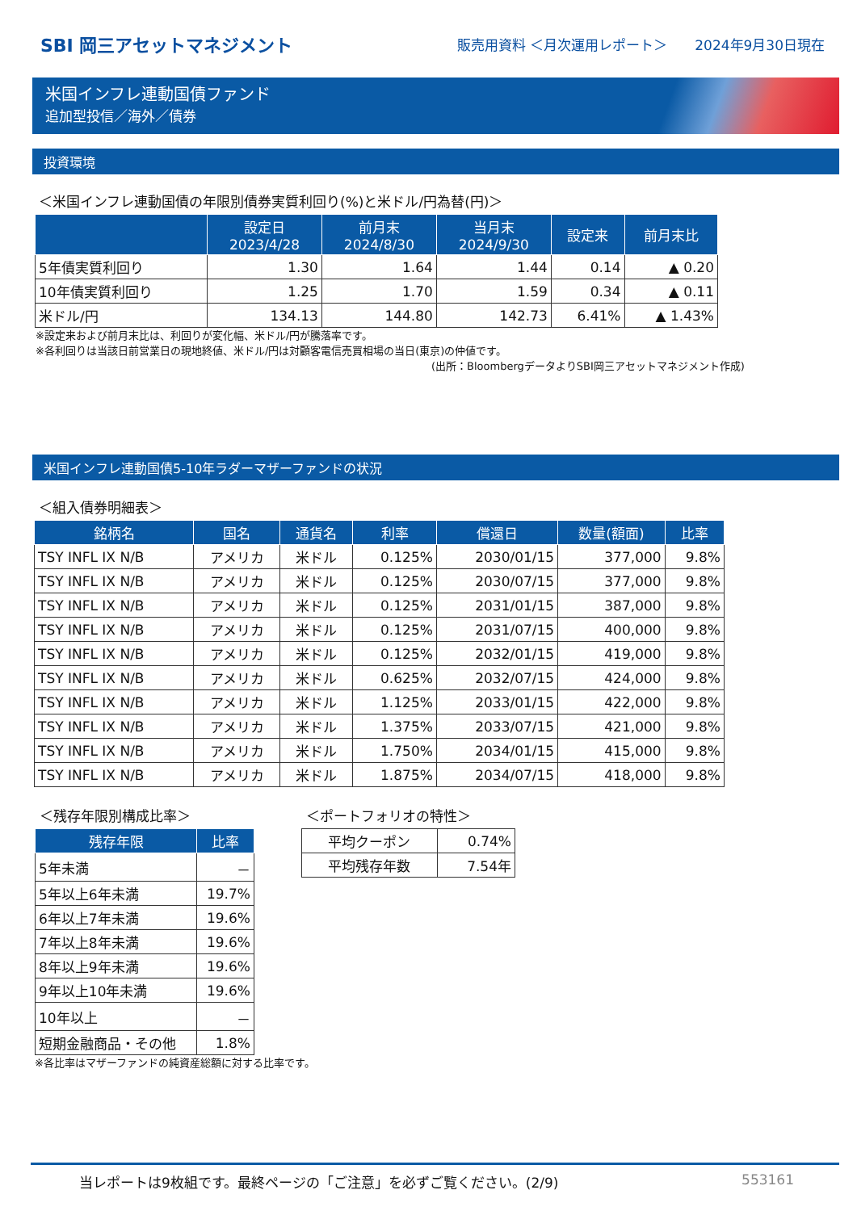SBI 岡三アセットマネジメント
販売用資料 ＜月次運用レポート＞　　2024年9月30日現在
米国インフレ連動国債ファンド
追加型投信／海外／債券
投資環境
＜米国インフレ連動国債の年限別債券実質利回り(%)と米ドル/円為替(円)＞
| | 設定日 2023/4/28 | 前月末 2024/8/30 | 当月末 2024/9/30 | 設定来 | 前月末比 |
| --- | --- | --- | --- | --- | --- |
| 5年債実質利回り | 1.30 | 1.64 | 1.44 | 0.14 | ▲ 0.20 |
| 10年債実質利回り | 1.25 | 1.70 | 1.59 | 0.34 | ▲ 0.11 |
| 米ドル/円 | 134.13 | 144.80 | 142.73 | 6.41% | ▲ 1.43% |
※設定来および前月末比は、利回りが変化幅、米ドル/円が騰落率です。
※各利回りは当該日前営業日の現地終値、米ドル/円は対顧客電信売買相場の当日(東京)の仲値です。
(出所：BloombergデータよりSBI岡三アセットマネジメント作成)
米国インフレ連動国債5-10年ラダーマザーファンドの状況
＜組入債券明細表＞
| 銘柄名 | 国名 | 通貨名 | 利率 | 償還日 | 数量(額面) | 比率 |
| --- | --- | --- | --- | --- | --- | --- |
| TSY INFL IX N/B | アメリカ | 米ドル | 0.125% | 2030/01/15 | 377,000 | 9.8% |
| TSY INFL IX N/B | アメリカ | 米ドル | 0.125% | 2030/07/15 | 377,000 | 9.8% |
| TSY INFL IX N/B | アメリカ | 米ドル | 0.125% | 2031/01/15 | 387,000 | 9.8% |
| TSY INFL IX N/B | アメリカ | 米ドル | 0.125% | 2031/07/15 | 400,000 | 9.8% |
| TSY INFL IX N/B | アメリカ | 米ドル | 0.125% | 2032/01/15 | 419,000 | 9.8% |
| TSY INFL IX N/B | アメリカ | 米ドル | 0.625% | 2032/07/15 | 424,000 | 9.8% |
| TSY INFL IX N/B | アメリカ | 米ドル | 1.125% | 2033/01/15 | 422,000 | 9.8% |
| TSY INFL IX N/B | アメリカ | 米ドル | 1.375% | 2033/07/15 | 421,000 | 9.8% |
| TSY INFL IX N/B | アメリカ | 米ドル | 1.750% | 2034/01/15 | 415,000 | 9.8% |
| TSY INFL IX N/B | アメリカ | 米ドル | 1.875% | 2034/07/15 | 418,000 | 9.8% |
＜残存年限別構成比率＞
| 残存年限 | 比率 |
| --- | --- |
| 5年未満 | － |
| 5年以上6年未満 | 19.7% |
| 6年以上7年未満 | 19.6% |
| 7年以上8年未満 | 19.6% |
| 8年以上9年未満 | 19.6% |
| 9年以上10年未満 | 19.6% |
| 10年以上 | － |
| 短期金融商品・その他 | 1.8% |
※各比率はマザーファンドの純資産総額に対する比率です。
＜ポートフォリオの特性＞
| 平均クーポン | 0.74% |
| 平均残存年数 | 7.54年 |
当レポートは9枚組です。最終ページの「ご注意」を必ずご覧ください。(2/9) 553161